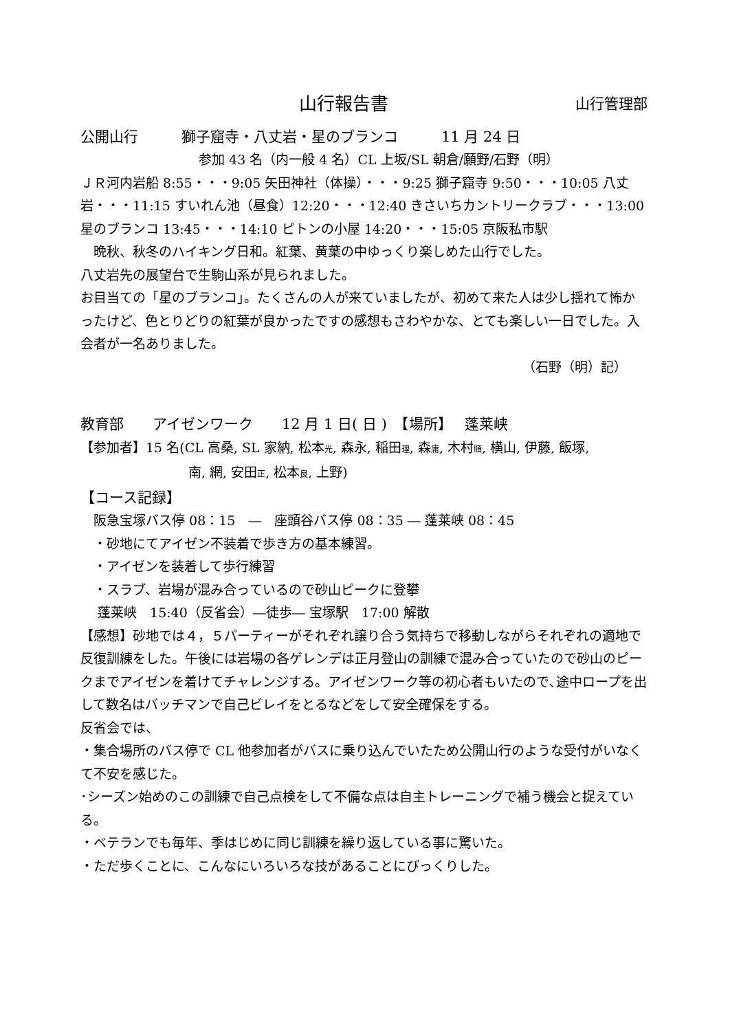山行報告書 山行管理部
公開山行　　　獅子窟寺・八丈岩・星のブランコ　　　11 月 24 日
参加 43 名（内一般 4 名）CL 上坂/SL 朝倉/願野/石野（明）
ＪＲ河内岩船 8:55・・・9:05 矢田神社（体操）・・・9:25 獅子窟寺 9:50・・・10:05 八丈岩・・・11:15 すいれん池（昼食）12:20・・・12:40 きさいちカントリークラブ・・・13:00 星のブランコ 13:45・・・14:10 ピトンの小屋 14:20・・・15:05 京阪私市駅
　晩秋、秋冬のハイキング日和。紅葉、黄葉の中ゆっくり楽しめた山行でした。
八丈岩先の展望台で生駒山系が見られました。
お目当ての「星のブランコ」。たくさんの人が来ていましたが、初めて来た人は少し揺れて怖かったけど、色とりどりの紅葉が良かったですの感想もさわやかな、とても楽しい一日でした。入会者が一名ありました。
（石野（明）記）
教育部　　アイゼンワーク　　12 月 1 日( 日 )　【場所】　 蓬莱峡
【参加者】15 名(CL 高桑, SL 家納, 松本光, 森永, 稲田理, 森庸, 木村順, 横山, 伊藤, 飯塚,
南, 網, 安田正, 松本良, 上野)
【コース記録】
　阪急宝塚バス停 08：15　―　座頭谷バス停 08：35 ― 蓬莱峡 08：45
　・砂地にてアイゼン不装着で歩き方の基本練習。
　・アイゼンを装着して歩行練習
　・スラブ、岩場が混み合っているので砂山ピークに登攀
　 蓬莱峡　15:40（反省会）―徒歩― 宝塚駅　17:00 解散
【感想】砂地では４，５パーティーがそれぞれ譲り合う気持ちで移動しながらそれぞれの適地で反復訓練をした。午後には岩場の各ゲレンデは正月登山の訓練で混み合っていたので砂山のピークまでアイゼンを着けてチャレンジする。アイゼンワーク等の初心者もいたので､途中ロープを出して数名はバッチマンで自己ビレイをとるなどをして安全確保をする。
反省会では、
・集合場所のバス停で CL 他参加者がバスに乗り込んでいたため公開山行のような受付がいなくて不安を感じた。
･シーズン始めのこの訓練で自己点検をして不備な点は自主トレーニングで補う機会と捉えている。
・ベテランでも毎年、季はじめに同じ訓練を繰り返している事に驚いた。
・ただ歩くことに、こんなにいろいろな技があることにびっくりした。